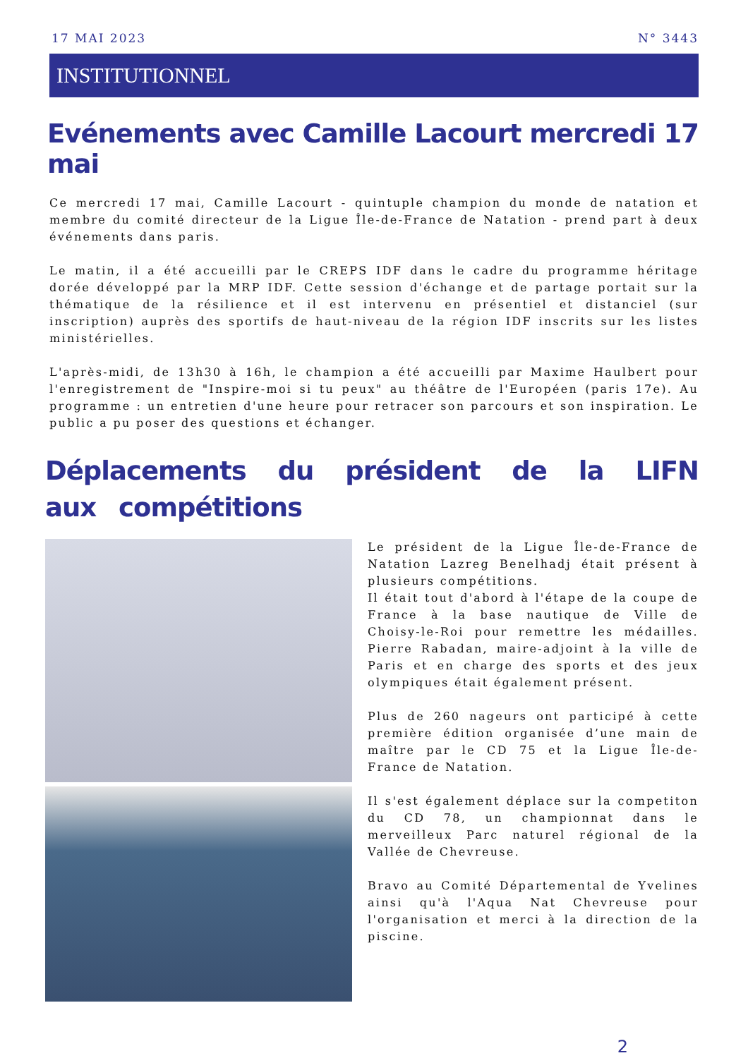17 MAI 2023 N° 3443
INSTITUTIONNEL
Evénements avec Camille Lacourt mercredi 17 mai
Ce mercredi 17 mai, Camille Lacourt - quintuple champion du monde de natation et membre du comité directeur de la Ligue Île-de-France de Natation - prend part à deux événements dans paris.
Le matin, il a été accueilli par le CREPS IDF dans le cadre du programme héritage dorée développé par la MRP IDF. Cette session d'échange et de partage portait sur la thématique de la résilience et il est intervenu en présentiel et distanciel (sur inscription) auprès des sportifs de haut-niveau de la région IDF inscrits sur les listes ministérielles.
L'après-midi, de 13h30 à 16h, le champion a été accueilli par Maxime Haulbert pour l'enregistrement de "Inspire-moi si tu peux" au théâtre de l'Européen (paris 17e). Au programme : un entretien d'une heure pour retracer son parcours et son inspiration. Le public a pu poser des questions et échanger.
Déplacements du président de la LIFN aux compétitions
Le président de la Ligue Île-de-France de Natation Lazreg Benelhadj était présent à plusieurs compétitions.
Il était tout d'abord à l'étape de la coupe de France à la base nautique de Ville de Choisy-le-Roi pour remettre les médailles. Pierre Rabadan, maire-adjoint à la ville de Paris et en charge des sports et des jeux olympiques était également présent.
Plus de 260 nageurs ont participé à cette première édition organisée d’une main de maître par le CD 75 et la Ligue Île-de-France de Natation.
Il s'est également déplace sur la competiton du CD 78, un championnat dans le merveilleux Parc naturel régional de la Vallée de Chevreuse.
Bravo au Comité Départemental de Yvelines ainsi qu'à l'Aqua Nat Chevreuse pour l'organisation et merci à la direction de la piscine.
2